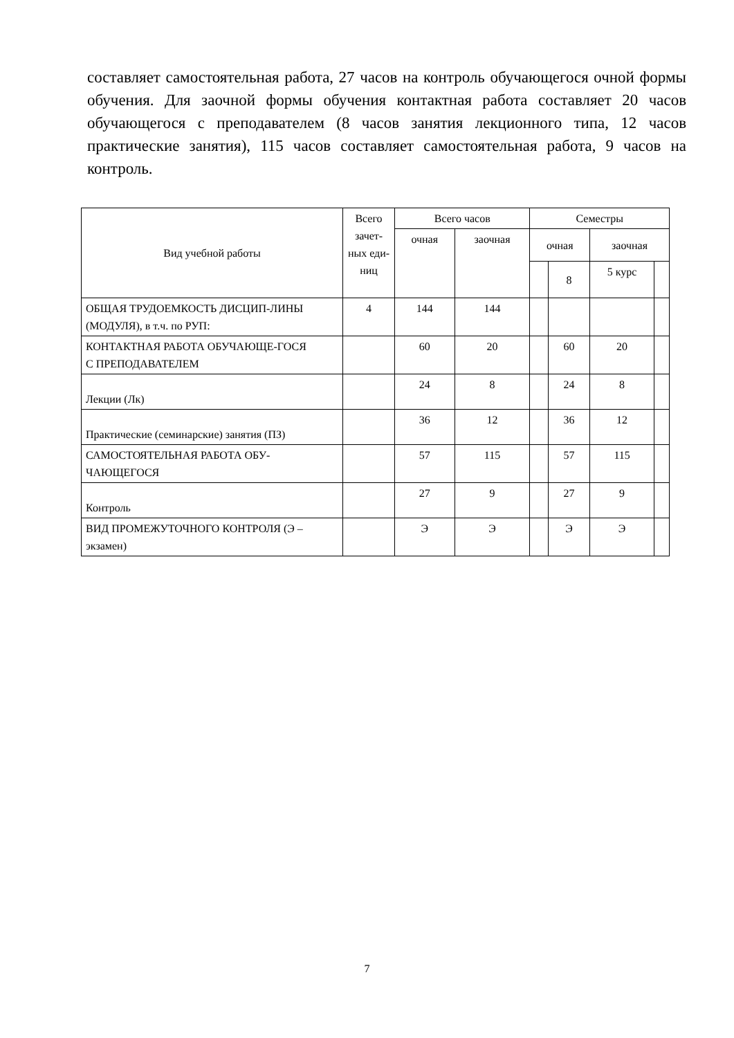составляет самостоятельная работа, 27 часов на контроль обучающегося очной формы обучения. Для заочной формы обучения контактная работа составляет 20 часов обучающегося с преподавателем (8 часов занятия лекционного типа, 12 часов практические занятия), 115 часов составляет самостоятельная работа, 9 часов на контроль.
| Вид учебной работы | Всего зачет-ных еди-ниц | Всего часов | | Семестры | | | |
| --- | --- | --- | --- | --- | --- | --- | --- |
| | | очная | заочная | очная | | заочная | |
| | | | | | 8 | 5 курс | |
| ОБЩАЯ ТРУДОЕМКОСТЬ ДИСЦИП-ЛИНЫ (МОДУЛЯ), в т.ч. по РУП: | 4 | 144 | 144 | | | | |
| КОНТАКТНАЯ РАБОТА ОБУЧАЮЩЕ-ГОСЯ С ПРЕПОДАВАТЕЛЕМ | | 60 | 20 | | 60 | 20 | |
| Лекции (Лк) | | 24 | 8 | | 24 | 8 | |
| Практические (семинарские) занятия (ПЗ) | | 36 | 12 | | 36 | 12 | |
| САМОСТОЯТЕЛЬНАЯ РАБОТА ОБУ-ЧАЮЩЕГОСЯ | | 57 | 115 | | 57 | 115 | |
| Контроль | | 27 | 9 | | 27 | 9 | |
| ВИД ПРОМЕЖУТОЧНОГО КОНТРОЛЯ (Э – экзамен) | | Э | Э | | Э | Э | |
7